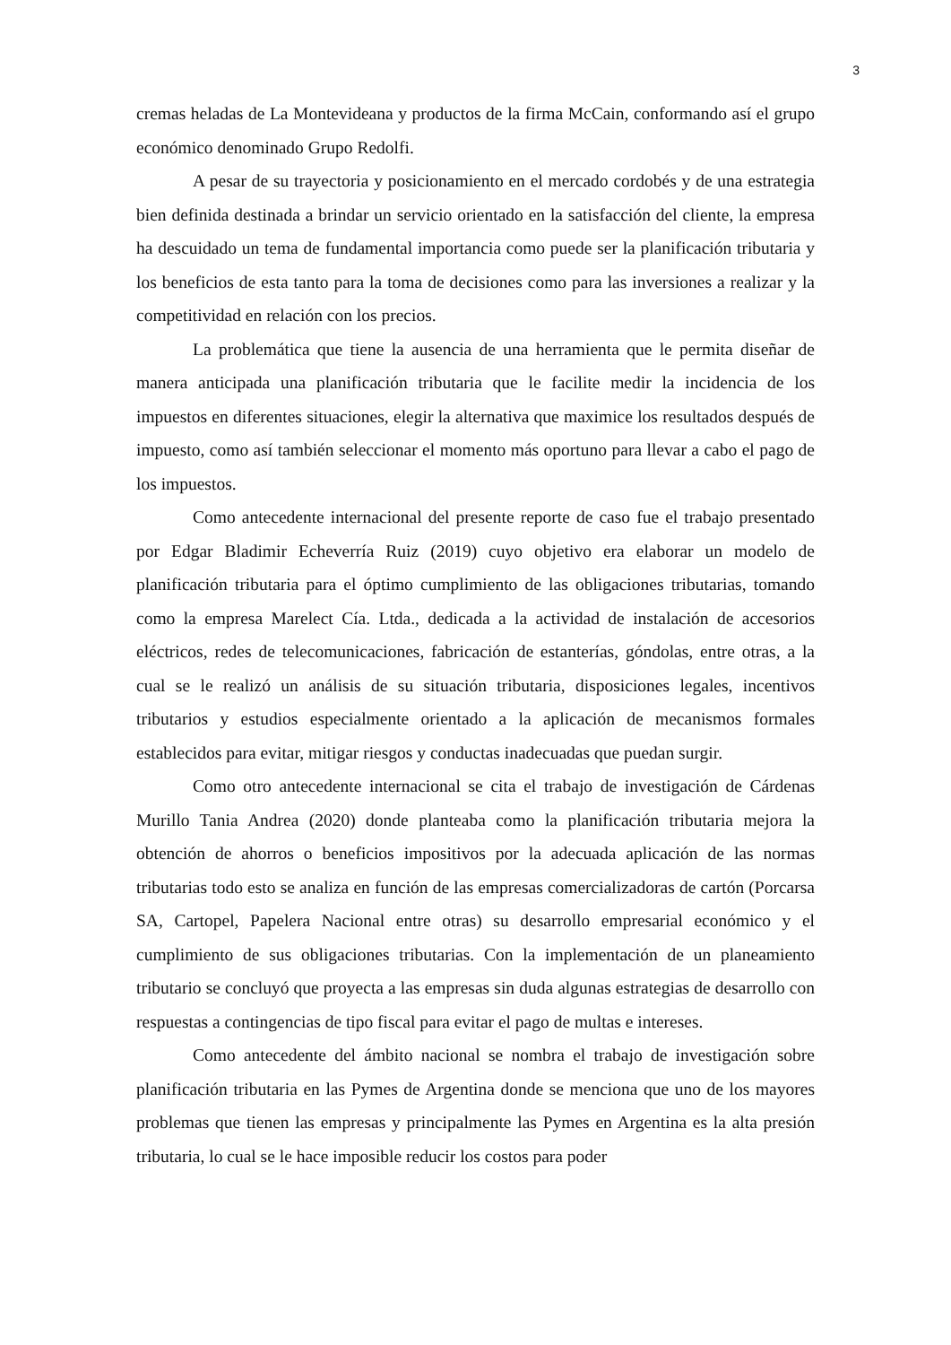3
cremas heladas de La Montevideana y productos de la firma McCain, conformando así el grupo económico denominado Grupo Redolfi.
A pesar de su trayectoria y posicionamiento en el mercado cordobés y de una estrategia bien definida destinada a brindar un servicio orientado en la satisfacción del cliente, la empresa ha descuidado un tema de fundamental importancia como puede ser la planificación tributaria y los beneficios de esta tanto para la toma de decisiones como para las inversiones a realizar y la competitividad en relación con los precios.
La problemática que tiene la ausencia de una herramienta que le permita diseñar de manera anticipada una planificación tributaria que le facilite medir la incidencia de los impuestos en diferentes situaciones, elegir la alternativa que maximice los resultados después de impuesto, como así también seleccionar el momento más oportuno para llevar a cabo el pago de los impuestos.
Como antecedente internacional del presente reporte de caso fue el trabajo presentado por Edgar Bladimir Echeverría Ruiz (2019) cuyo objetivo era elaborar un modelo de planificación tributaria para el óptimo cumplimiento de las obligaciones tributarias, tomando como la empresa Marelect Cía. Ltda., dedicada a la actividad de instalación de accesorios eléctricos, redes de telecomunicaciones, fabricación de estanterías, góndolas, entre otras, a la cual se le realizó un análisis de su situación tributaria, disposiciones legales, incentivos tributarios y estudios especialmente orientado a la aplicación de mecanismos formales establecidos para evitar, mitigar riesgos y conductas inadecuadas que puedan surgir.
Como otro antecedente internacional se cita el trabajo de investigación de Cárdenas Murillo Tania Andrea (2020) donde planteaba como la planificación tributaria mejora la obtención de ahorros o beneficios impositivos por la adecuada aplicación de las normas tributarias todo esto se analiza en función de las empresas comercializadoras de cartón (Porcarsa SA, Cartopel, Papelera Nacional entre otras) su desarrollo empresarial económico y el cumplimiento de sus obligaciones tributarias. Con la implementación de un planeamiento tributario se concluyó que proyecta a las empresas sin duda algunas estrategias de desarrollo con respuestas a contingencias de tipo fiscal para evitar el pago de multas e intereses.
Como antecedente del ámbito nacional se nombra el trabajo de investigación sobre planificación tributaria en las Pymes de Argentina donde se menciona que uno de los mayores problemas que tienen las empresas y principalmente las Pymes en Argentina es la alta presión tributaria, lo cual se le hace imposible reducir los costos para poder